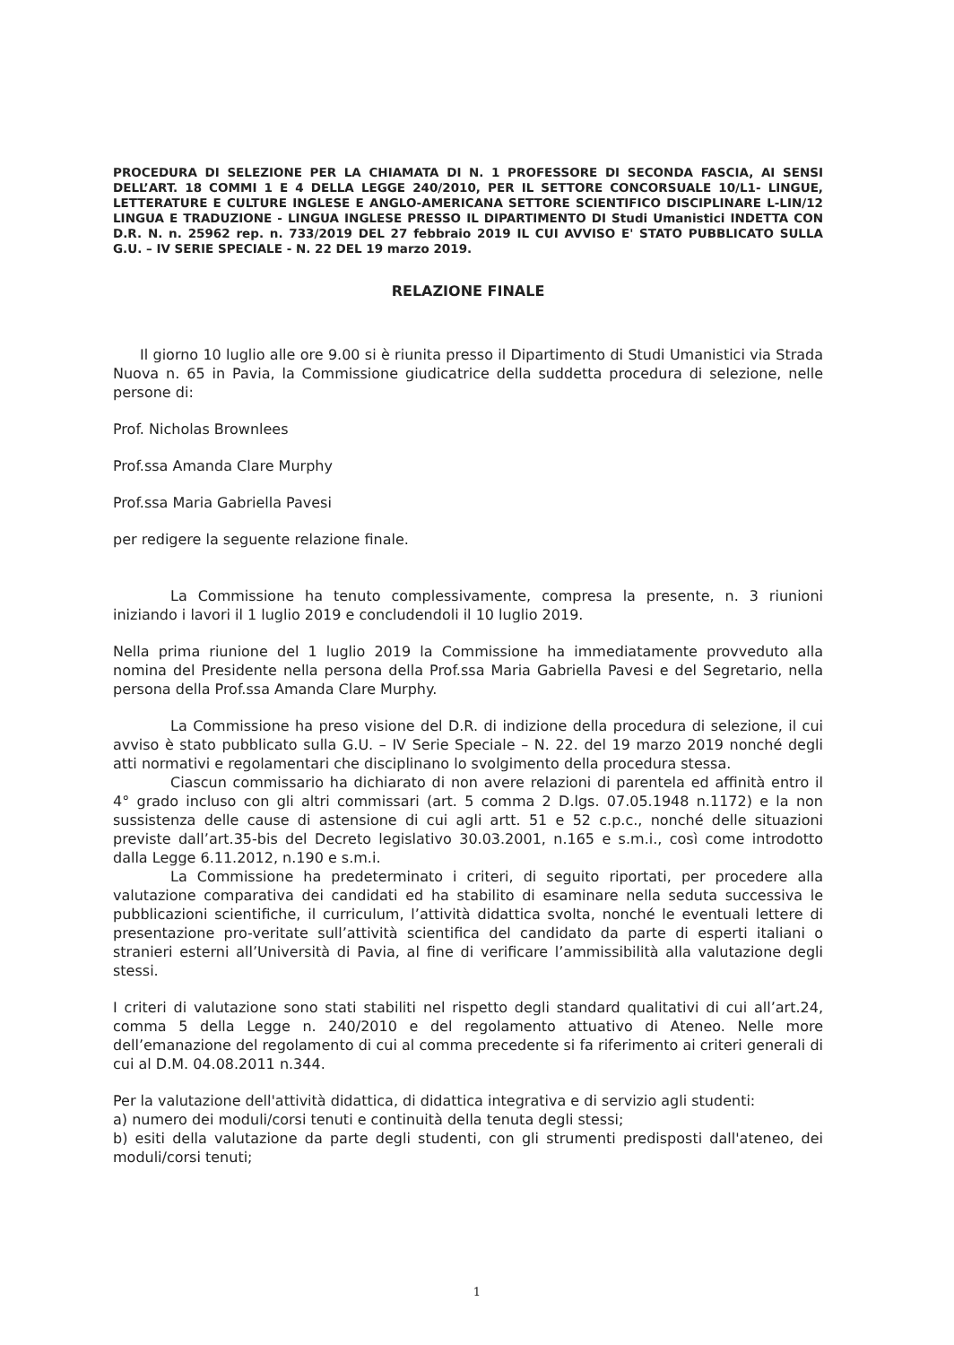PROCEDURA DI SELEZIONE PER LA CHIAMATA DI N. 1 PROFESSORE DI SECONDA FASCIA, AI SENSI DELL’ART. 18 COMMI 1 E 4 DELLA LEGGE 240/2010, PER IL SETTORE CONCORSUALE 10/L1- LINGUE, LETTERATURE E CULTURE INGLESE E ANGLO-AMERICANA SETTORE SCIENTIFICO DISCIPLINARE L-LIN/12 LINGUA E TRADUZIONE - LINGUA INGLESE PRESSO IL DIPARTIMENTO DI Studi Umanistici INDETTA CON D.R. N. n. 25962 rep. n. 733/2019 DEL 27 febbraio 2019 IL CUI AVVISO E' STATO PUBBLICATO SULLA G.U. – IV SERIE SPECIALE - N. 22 DEL 19 marzo 2019.
RELAZIONE FINALE
Il giorno 10 luglio alle ore 9.00 si è riunita presso il Dipartimento di Studi Umanistici via Strada Nuova n. 65 in Pavia, la Commissione giudicatrice della suddetta procedura di selezione, nelle persone di:
Prof. Nicholas Brownlees
Prof.ssa Amanda Clare Murphy
Prof.ssa Maria Gabriella Pavesi
per redigere la seguente relazione finale.
La Commissione ha tenuto complessivamente, compresa la presente, n. 3 riunioni iniziando i lavori il 1 luglio 2019 e concludendoli il 10 luglio 2019.
Nella prima riunione del 1 luglio 2019 la Commissione ha immediatamente provveduto alla nomina del Presidente nella persona della Prof.ssa Maria Gabriella Pavesi e del Segretario, nella persona della Prof.ssa Amanda Clare Murphy.
La Commissione ha preso visione del D.R. di indizione della procedura di selezione, il cui avviso è stato pubblicato sulla G.U. – IV Serie Speciale – N. 22. del 19 marzo 2019 nonché degli atti normativi e regolamentari che disciplinano lo svolgimento della procedura stessa.
Ciascun commissario ha dichiarato di non avere relazioni di parentela ed affinità entro il 4° grado incluso con gli altri commissari (art. 5 comma 2 D.lgs. 07.05.1948 n.1172) e la non sussistenza delle cause di astensione di cui agli artt. 51 e 52 c.p.c., nonché delle situazioni previste dall’art.35-bis del Decreto legislativo 30.03.2001, n.165 e s.m.i., così come introdotto dalla Legge 6.11.2012, n.190 e s.m.i.
La Commissione ha predeterminato i criteri, di seguito riportati, per procedere alla valutazione comparativa dei candidati ed ha stabilito di esaminare nella seduta successiva le pubblicazioni scientifiche, il curriculum, l’attività didattica svolta, nonché le eventuali lettere di presentazione pro-veritate sull’attività scientifica del candidato da parte di esperti italiani o stranieri esterni all’Università di Pavia, al fine di verificare l’ammissibilità alla valutazione degli stessi.
I criteri di valutazione sono stati stabiliti nel rispetto degli standard qualitativi di cui all’art.24, comma 5 della Legge n. 240/2010 e del regolamento attuativo di Ateneo. Nelle more dell’emanazione del regolamento di cui al comma precedente si fa riferimento ai criteri generali di cui al D.M. 04.08.2011 n.344.
Per la valutazione dell'attività didattica, di didattica integrativa e di servizio agli studenti:
a) numero dei moduli/corsi tenuti e continuità della tenuta degli stessi;
b) esiti della valutazione da parte degli studenti, con gli strumenti predisposti dall'ateneo, dei moduli/corsi tenuti;
1